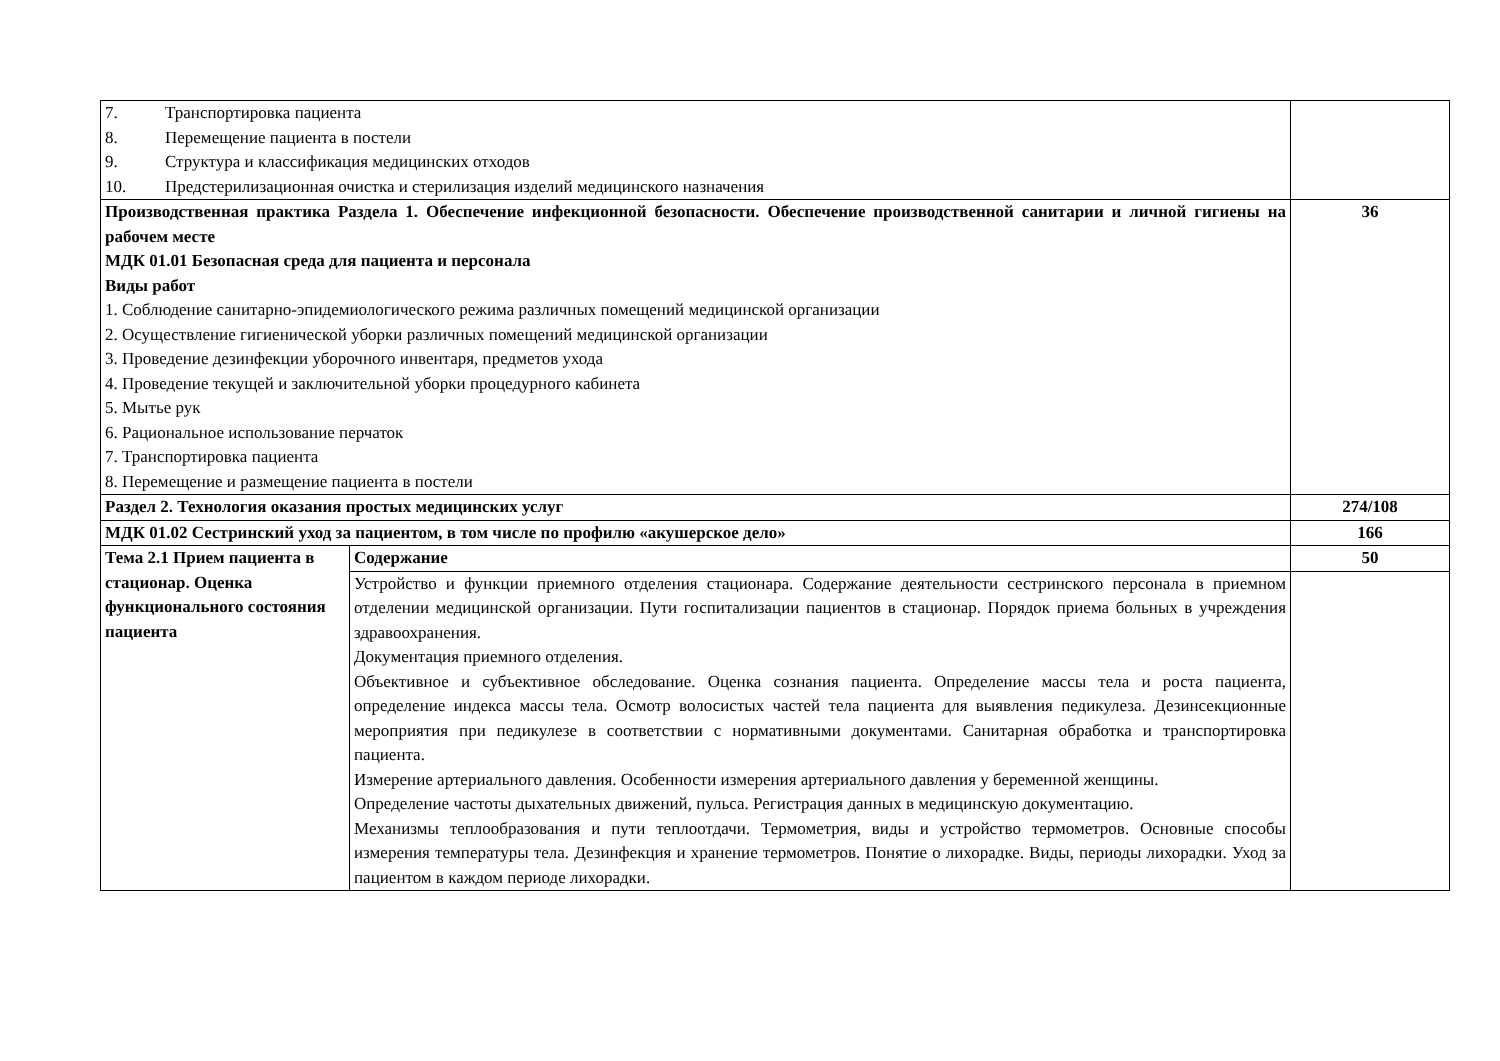| 7. Транспортировка пациента 8. Перемещение пациента в постели 9. Структура и классификация медицинских отходов 10. Предстерилизационная очистка и стерилизация изделий медицинского назначения | | |
| Производственная практика Раздела 1. Обеспечение инфекционной безопасности. Обеспечение производственной санитарии и личной гигиены на рабочем месте МДК 01.01 Безопасная среда для пациента и персонала Виды работ 1. Соблюдение санитарно-эпидемиологического режима различных помещений медицинской организации 2. Осуществление гигиенической уборки различных помещений медицинской организации 3. Проведение дезинфекции уборочного инвентаря, предметов ухода 4. Проведение текущей и заключительной уборки процедурного кабинета 5. Мытье рук 6. Рациональное использование перчаток 7. Транспортировка пациента 8. Перемещение и размещение пациента в постели | | 36 |
| Раздел 2. Технология оказания простых медицинских услуг | | 274/108 |
| МДК 01.02 Сестринский уход за пациентом, в том числе по профилю «акушерское дело» | | 166 |
| Тема 2.1 Прием пациента в стационар. Оценка функционального состояния пациента | Содержание | 50 |
| | Устройство и функции приемного отделения стационара. Содержание деятельности сестринского персонала в приемном отделении медицинской организации. Пути госпитализации пациентов в стационар. Порядок приема больных в учреждения здравоохранения. Документация приемного отделения. Объективное и субъективное обследование. Оценка сознания пациента. Определение массы тела и роста пациента, определение индекса массы тела. Осмотр волосистых частей тела пациента для выявления педикулеза. Дезинсекционные мероприятия при педикулезе в соответствии с нормативными документами. Санитарная обработка и транспортировка пациента. Измерение артериального давления. Особенности измерения артериального давления у беременной женщины. Определение частоты дыхательных движений, пульса. Регистрация данных в медицинскую документацию. Механизмы теплообразования и пути теплоотдачи. Термометрия, виды и устройство термометров. Основные способы измерения температуры тела. Дезинфекция и хранение термометров. Понятие о лихорадке. Виды, периоды лихорадки. Уход за пациентом в каждом периоде лихорадки. | |